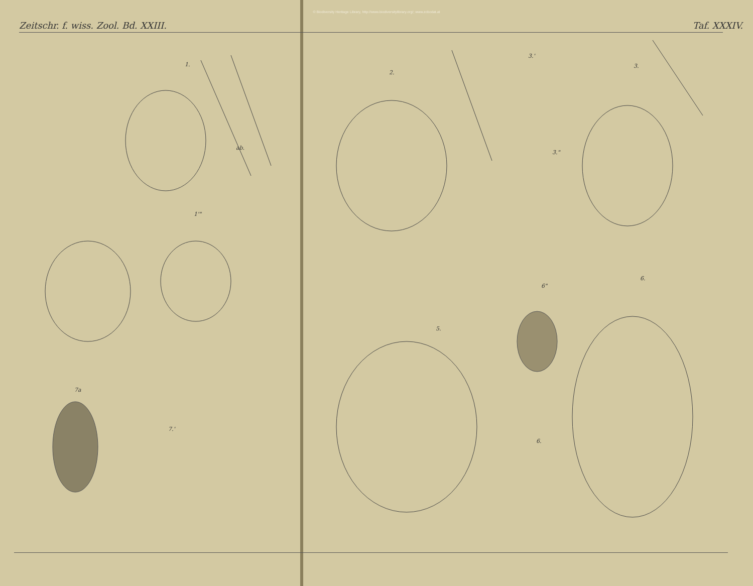© Biodiversity Heritage Library, http://www.biodiversitylibrary.org/; www.zobodat.at
Zeitschr. f. wiss. Zool. Bd. XXIII. Taf. XXXIV.
1.
2.
3.'
3.
3."
1'"
6.
6"
5.
6.
7a
7.'
ab.